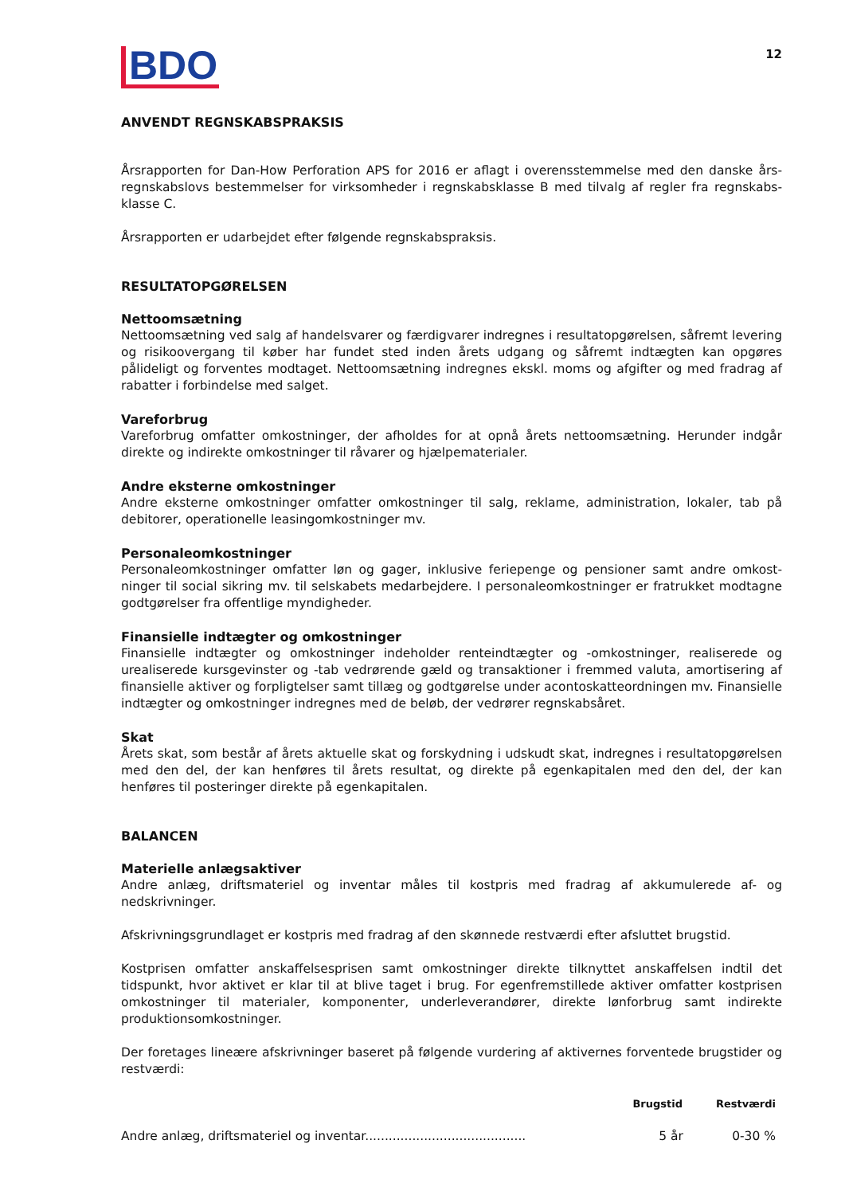BDO
12
ANVENDT REGNSKABSPRAKSIS
Årsrapporten for Dan-How Perforation APS for 2016 er aflagt i overensstemmelse med den danske års­regnskabslovs bestemmelser for virksomheder i regnskabsklasse B med tilvalg af regler fra regnskabs­klasse C.
Årsrapporten er udarbejdet efter følgende regnskabspraksis.
RESULTATOPGØRELSEN
Nettoomsætning
Nettoomsætning ved salg af handelsvarer og færdigvarer indregnes i resultatopgørelsen, såfremt levering og risikoovergang til køber har fundet sted inden årets udgang og såfremt indtægten kan opgøres pålideligt og forventes modtaget. Nettoomsætning indregnes ekskl. moms og afgifter og med fradrag af rabatter i forbindelse med salget.
Vareforbrug
Vareforbrug omfatter omkostninger, der afholdes for at opnå årets nettoomsætning. Herunder indgår direkte og indirekte omkostninger til råvarer og hjælpematerialer.
Andre eksterne omkostninger
Andre eksterne omkostninger omfatter omkostninger til salg, reklame, administration, lokaler, tab på debitorer, operationelle leasingomkostninger mv.
Personaleomkostninger
Personaleomkostninger omfatter løn og gager, inklusive feriepenge og pensioner samt andre omkost­ninger til social sikring mv. til selskabets medarbejdere. I personaleomkostninger er fratrukket mod­tagne godtgørelser fra offentlige myndigheder.
Finansielle indtægter og omkostninger
Finansielle indtægter og omkostninger indeholder renteindtægter og -omkostninger, realiserede og urealiserede kursgevinster og -tab vedrørende gæld og transaktioner i fremmed valuta, amortisering af finansielle aktiver og forpligtelser samt tillæg og godtgørelse under acontoskatteordningen mv. Finan­sielle indtægter og omkostninger indregnes med de beløb, der vedrører regnskabsåret.
Skat
Årets skat, som består af årets aktuelle skat og forskydning i udskudt skat, indregnes i resultatop­gørelsen med den del, der kan henføres til årets resultat, og direkte på egenkapitalen med den del, der kan henføres til posteringer direkte på egenkapitalen.
BALANCEN
Materielle anlægsaktiver
Andre anlæg, driftsmateriel og inventar måles til kostpris med fradrag af akkumulerede af- og nedskrivninger.
Afskrivningsgrundlaget er kostpris med fradrag af den skønnede restværdi efter afsluttet brugstid.
Kostprisen omfatter anskaffelsesprisen samt omkostninger direkte tilknyttet anskaffelsen indtil det tidspunkt, hvor aktivet er klar til at blive taget i brug. For egenfremstillede aktiver omfatter kostprisen omkostninger til materialer, komponenter, underleverandører, direkte lønforbrug samt indirekte produktionsomkostninger.
Der foretages lineære afskrivninger baseret på følgende vurdering af aktivernes forventede brugstider og restværdi:
| | Brugstid | Restværdi |
| --- | --- | --- |
| Andre anlæg, driftsmateriel og inventar......................................... | 5 år | 0-30 % |